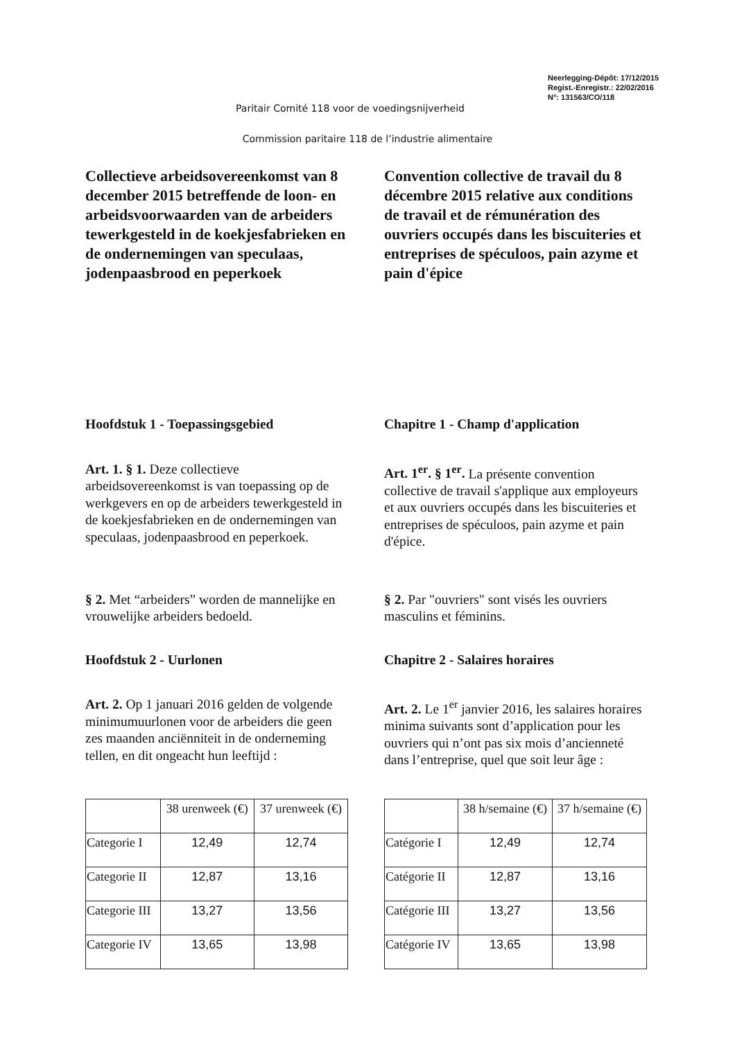Neerlegging-Dépôt: 17/12/2015
Regist.-Enregistr.: 22/02/2016
N°: 131563/CO/118
Paritair Comité 118 voor de voedingsnijverheid
Commission paritaire 118 de l’industrie alimentaire
Collectieve arbeidsovereenkomst van 8 december 2015 betreffende de loon- en arbeidsvoorwaarden van de arbeiders tewerkgesteld in de koekjesfabrieken en de ondernemingen van speculaas, jodenpaasbrood en peperkoek
Hoofdstuk 1 - Toepassingsgebied
Art. 1. § 1. Deze collectieve arbeidsovereenkomst is van toepassing op de werkgevers en op de arbeiders tewerkgesteld in de koekjesfabrieken en de ondernemingen van speculaas, jodenpaasbrood en peperkoek.
§ 2. Met “arbeiders” worden de mannelijke en vrouwelijke arbeiders bedoeld.
Hoofdstuk 2 - Uurlonen
Art. 2. Op 1 januari 2016 gelden de volgende minimumuurlonen voor de arbeiders die geen zes maanden anciënniteit in de onderneming tellen, en dit ongeacht hun leeftijd :
| | 38 urenweek (€) | 37 urenweek (€) |
| --- | --- | --- |
| Categorie I | 12,49 | 12,74 |
| Categorie II | 12,87 | 13,16 |
| Categorie III | 13,27 | 13,56 |
| Categorie IV | 13,65 | 13,98 |
Convention collective de travail du 8 décembre 2015 relative aux conditions de travail et de rémunération des ouvriers occupés dans les biscuiteries et entreprises de spéculoos, pain azyme et pain d'épice
Chapitre 1 - Champ d'application
Art. 1<sup>er</sup>. § 1<sup>er</sup>. La présente convention collective de travail s'applique aux employeurs et aux ouvriers occupés dans les biscuiteries et entreprises de spéculoos, pain azyme et pain d'épice.
§ 2. Par "ouvriers" sont visés les ouvriers masculins et féminins.
Chapitre 2 - Salaires horaires
Art. 2. Le 1<sup>er</sup> janvier 2016, les salaires horaires minima suivants sont d’application pour les ouvriers qui n’ont pas six mois d’ancienneté dans l’entreprise, quel que soit leur âge :
| | 38 h/semaine (€) | 37 h/semaine (€) |
| --- | --- | --- |
| Catégorie I | 12,49 | 12,74 |
| Catégorie II | 12,87 | 13,16 |
| Catégorie III | 13,27 | 13,56 |
| Catégorie IV | 13,65 | 13,98 |